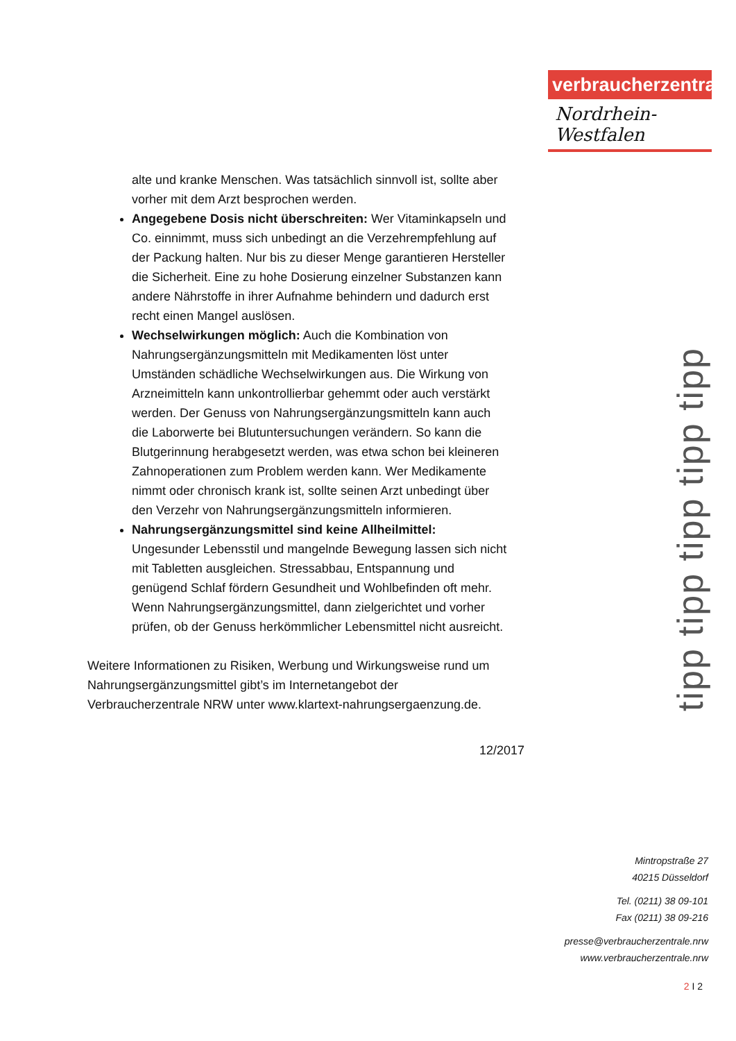verbraucherzentrale
Nordrhein-Westfalen
alte und kranke Menschen. Was tatsächlich sinnvoll ist, sollte aber vorher mit dem Arzt besprochen werden.
Angegebene Dosis nicht überschreiten: Wer Vitaminkapseln und Co. einnimmt, muss sich unbedingt an die Verzehrempfehlung auf der Packung halten. Nur bis zu dieser Menge garantieren Hersteller die Sicherheit. Eine zu hohe Dosierung einzelner Substanzen kann andere Nährstoffe in ihrer Aufnahme behindern und dadurch erst recht einen Mangel auslösen.
Wechselwirkungen möglich: Auch die Kombination von Nahrungsergänzungsmitteln mit Medikamenten löst unter Umständen schädliche Wechselwirkungen aus. Die Wirkung von Arzneimitteln kann unkontrollierbar gehemmt oder auch verstärkt werden. Der Genuss von Nahrungsergänzungsmitteln kann auch die Laborwerte bei Blutuntersuchungen verändern. So kann die Blutgerinnung herabgesetzt werden, was etwa schon bei kleineren Zahnoperationen zum Problem werden kann. Wer Medikamente nimmt oder chronisch krank ist, sollte seinen Arzt unbedingt über den Verzehr von Nahrungsergänzungsmitteln informieren.
Nahrungsergänzungsmittel sind keine Allheilmittel:
Ungesunder Lebensstil und mangelnde Bewegung lassen sich nicht mit Tabletten ausgleichen. Stressabbau, Entspannung und genügend Schlaf fördern Gesundheit und Wohlbefinden oft mehr. Wenn Nahrungsergänzungsmittel, dann zielgerichtet und vorher prüfen, ob der Genuss herkömmlicher Lebensmittel nicht ausreicht.
Weitere Informationen zu Risiken, Werbung und Wirkungsweise rund um Nahrungsergänzungsmittel gibt’s im Internetangebot der Verbraucherzentrale NRW unter www.klartext-nahrungsergaenzung.de.
12/2017
tipp tipp tipp tipp tipp
Mintropstraße 27
40215 Düsseldorf
Tel. (0211) 38 09-101
Fax (0211) 38 09-216
presse@verbraucherzentrale.nrw
www.verbraucherzentrale.nrw
2 I 2